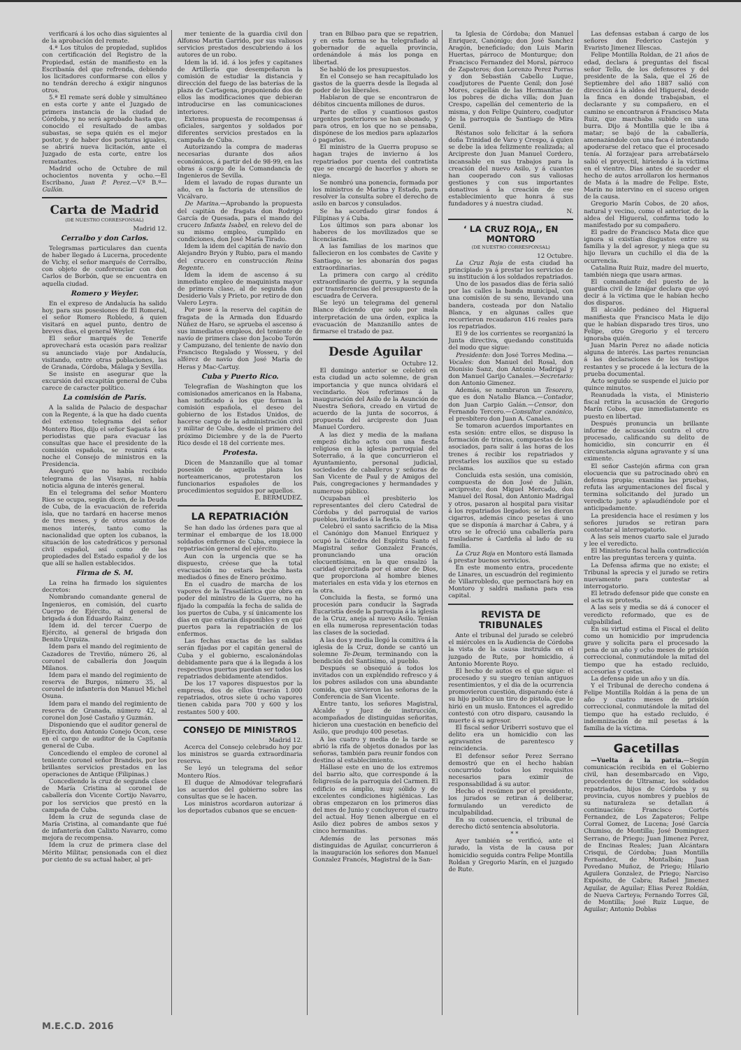verificará á los ocho dias siguientes al de la aprobación del remate.
4.ª Los títulos de propiedad, suplidos con certificación del Registro de la Propiedad, están de manifiesto en la Escribanía del que refrenda, debiendo los licitadores conformarse con ellos y no tendrán derecho á exigir ningunos otros.
5.ª El remate será doble y simultáneo en esta corte y ante el Juzgado de primera instancia de la ciudad de Córdoba, y no será aprobado hasta que, conocido el resultado de ambas subastas, se sepa quién es el mejor postor, y de haber dos posturas iguales, se abrirá nueva licitación, ante el Juzgado de esta corte, entre los rematantes.
Madrid ocho de Octubre de mil ochocientos noventa y ocho.—El Escribano, Juan P. Perez.—V.º B.º—Gullón.
Carta de Madrid
(DE NUESTRO CORRESPONSAL)
Madrid 12.
Cerralbo y don Carlos.
Telegramas particulares dan cuenta de haber llegado á Lucerna, procedente de Vichy, el señor marqués de Cerralbo, con objeto de conferenciar con don Carlos de Borbón, que se encuentra en aquella ciudad.
Romero y Weyler.
En el expreso de Andalucía ha salido hoy, para sus posesiones de El Romeral, el señor Romero Robledo, á quien visitará en aquel punto, dentro de breves dias, el general Weyler.
El señor marqués de Tenerife aprovechará esta ocasión para realizar su anunciado viaje por Andalucía, visitando, entre otras poblaciones, las de Granada, Córdoba, Málaga y Sevilla.
Se insiste en asegurar que la excursión del excapitán general de Cuba carece de caracter político.
La comisión de París.
A la salida de Palacio de despachar con la Regente, á la que ha dado cuenta del extenso telegrama del señor Montero Rios, dijo el señor Sagasta á los periodistas que para evacuar las consultas que hace el presidente de la comisión española, se reunirá esta noche el Consejo de ministros en la Presidencia.
Aseguró que no había recibido telegrama de las Visayas, ni había noticia alguna de interés general.
En el telegrama del señor Montero Rios se ocupa, según dicen, de la Deuda de Cuba, de la evacuación de referida isla, que no tardará en hacerse menos de tres meses, y de otros asuntos de menos interés, tanto como la nacionalidad que opten los cubanos, la situación de los catedráticos y personal civil español, así como de las propiedades del Estado español y de los que allí se hallen establecidos.
Firma de S. M.
La reina ha firmado los siguientes decretos:
Nombrando comandante general de Ingenieros, en comisión, del cuarto Cuerpo de Ejército, al general de brigada á don Eduardo Rainz.
Idem id. del tercer Cuerpo de Ejército, al general de brigada don Benito Urquiza.
Idem para el mando del regimiento de Cazadores de Treviño, número 26, al coronel de caballería don Joaquin Milanos.
Idem para el mando del regimiento de reserva de Burgos, número 35, al coronel de infantería don Manuel Michel Osuna.
Idem para el mando del regimiento de reserva de Granada, número 42, al coronel don José Castaño y Guzmán.
Disponiendo que el auditor general de Ejército, don Antonio Conejo Ocon, cese en el cargo de auditor de la Capitanía general de Cuba.
Concediendo el empleo de coronel al teniente coronel señor Brandeis, por los brillantes servicios prestados en las operaciones de Antique (Filipinas.)
Concediendo la cruz de segunda clase de María Cristina al coronel de caballería don Vicente Cortijo Navarro, por los servicios que prestó en la campaña de Cuba.
Idem la cruz de segunda clase de María Cristina, al comandante que fué de infantería don Calixto Navarro, como mejora de recompensa.
Idem la cruz de primera clase del Mérito Militar, pensionada con el diez por ciento de su actual haber, al pri-
mer teniente de la guardia civil don Alfonso Martin Garrido, por sus valiosos servicios prestados descubriendo á los autores de un robo.
Idem la id. id. á los jefes y capitanes de Artillería que desempeñaron la comisión de estudiar la distancia y dirección del fuego de las baterías de la plaza de Cartagena, proponiendo dos de ellos las modificaciones que debieran introducirse en las comunicaciones interiores.
Extensa propuesta de recompensas á oficiales, sargentos y soldados por diferentes servicios prestados en la campaña de Cuba.
Autorizando la compra de maderas necesarias durante dos años económicos, á partir del de 98-99, en las obras á cargo de la Comandancia de Ingenieros de Sevilla.
Idem el lavado de ropas durante un año, en la factoría de utensilios de Vicálvaro.
De Marina.—Aprobando la propuesta del capitán de fragata don Rodrigo García de Quesada, para el mando del crucero Infanta Isabel, en relevo del de su mismo empleo, cumplido en condiciones, don José María Tirado.
Idem la idem del capitán de navío don Alejandro Bryón y Rubio, para el mando del crucero en construcción Reina Regente.
Idem la idem de ascenso á su inmediato empleo de maquinista mayor de primera clase, al de segunda don Desiderio Vals y Prieto, por retiro de don Valero Leyra.
Por pase á la reserva del capitán de fragata de la Armada don Eduardo Núñez de Haro, se aprueba el ascenso á sus inmediatos empleos, del teniente de navío de primera clase don Jacobo Torón y Campuzano, del teniente de navío don Francisco Regalado y Wosseu, y del alférez de navío don José María de Heras y Mac-Cartuy.
Cuba y Puerto Rico.
Telegrafían de Washington que los comisionados americanos en la Habana, han notificado á los que forman la comisión española, el deseo del gobierno de los Estados Unidos, de hacerse cargo de la administración civil y militar de Cuba, desde el primero del próximo Diciembre y de la de Puerto Rico desde el 18 del corriente mes.
Protesta.
Dicen de Manzanillo que al tomar posesión de aquella plaza los norteamericanos, protestaron los funcionarios españoles de los procedimientos seguidos por aquellos.
E. BERMUDEZ.
LA REPATRIACIÓN
Se han dado las órdenes para que al terminar el embarque de los 18.000 soldados enfermos de Cuba, empiece la repatriación general del ejército.
Aun con la urgencia que se ha dispuesto, créese que la total evacuación no estará hecha hasta mediados ó fines de Enero próximo.
En el cuadro de marcha de los vapores de la Trasatlántica que obra en poder del ministro de la Guerra, no ha fijado la compañía la fecha de salida de los puertos de Cuba, y sí únicamente los días en que estarán disponibles y en qué puertos para la repatriación de los enfermos.
Las fechas exactas de las salidas serán fijadas por el capitán general de Cuba y el gobierno, escalonándolas debidamente para que á la llegada á los respectivos puertos puedan ser todos los repatriados debidamente atendidos.
De los 17 vapores dispuestos por la empresa, dos de ellos traerán 1.000 repatriados, otros siete ú ocho vapores tienen cabida para 700 y 600 y los restantes 500 y 400.
CONSEJO DE MINISTROS
Madrid 12.
Acerca del Consejo celebrado hoy por los ministros se guarda extraordinaria reserva.
Se leyó un telegrama del señor Montero Ríos.
El duque de Almodóvar telegrafiará los acuerdos del gobierno sobre las consultas que se le hacen.
Los ministros acordaron autorizar á los deportados cubanos que se encuen-
tran en Bilbao para que se repatrien, y en esta forma se ha telegrafiado al gobernador de aquella provincia, ordenándole á más los ponga en libertad.
Se habló de los presupuestos.
En el Consejo se han recapitulado los gastos de la guerra desde la llegada al poder de los liberales.
Hablaron de que se encontraron de débitos cincuenta millones de duros.
Parte de ellos y cuantiosos gastos urgentes posteriores se han abonado, y para otros, en los que no se pensaba, dispónese de los medios para aplazarlos ó pagarlos.
El ministro de la Guerra propuso se hagan trajes de invierno á los repatriados por cuenta del contratista que se encargó de hacerlos y ahora se niega.
Se nombró una ponencia, formada por los ministros de Marina y Estado, para resolver la consulta sobre el derecho de asilo en barcos y consulados.
Se ha acordado girar fondos á Filipinas y á Cuba.
Los últimos son para abonar los haberes de los movilizados que se licenciarán.
A las familias de los marinos que fallecieron en los combates de Cavite y Santiago, se les abonarán dos pagas extraordinarias.
La primera con cargo al crédito extraordinario de guerra, y la segunda por transferencias del presupuesto de la escuadra de Cervera.
Se leyó un telegrama del general Blanco diciendo que solo por mala interpretación de una órden, explica la evacuación de Manzanillo antes de firmarse el tratado de paz.
Desde Aguilar
Octubre 12.
El domingo anterior se celebró en esta ciudad un acto solemne, de gran importancia y que nunca olvidará el vecindario. Nos referimos á la inauguración del Asilo de la Asunción de Nuestra Señora, creado en virtud de acuerdo de la junta de socorros, á propuesta del arcipreste don Juan Manuel Cordero.
A las diez y media de la mañana empezó dicho acto con una fiesta religiosa en la iglesia parroquial del Soterraño, á la que concurrieron el Ayuntamiento, personal judicial, sociedades de caballeros y señoras de San Vicente de Paul y de Amigos del País, congregaciones y hermandades y numeroso público.
Ocupaban el presbiterio los representantes del clero Catedral de Córdoba y del parroquial de varios pueblos, invitados á la fiesta.
Celebró el santo sacrificio de la Misa el Canónigo don Manuel Enriquez y ocupó la Cátedra del Espíritu Santo el Magistral señor Gonzalez Francés, pronunciando una oración elocuentísima, en la que ensalzó la caridad ejercitada por el amor de Dios, que proporciona al hombre bienes materiales en esta vida y los eternos en la otra.
Concluida la fiesta, se formó una procesión para conducir la Sagrada Eucaristía desde la parroquia á la iglesia de la Cruz, aneja al nuevo Asilo. Tenían en ella numerosa representación todas las clases de la sociedad.
A las dos y media llegó la comitiva á la iglesia de la Cruz, donde se cantó un solemne Te-Deum, terminando con la bendición del Santísimo, al pueblo.
Después se obsequió á todos los invitados con un expléndido refresco y á los pobres asilados con una abundante comida, que sirvieron las señoras de la Conferencia de San Vicente.
Entre tanto, los señores Magistral, Alcalde y Juez de instrucción, acompañados de distinguidas señoritas, hicieron una cuestación en beneficio del Asilo, que produjo 400 pesetas.
A las cuatro y media de la tarde se abrió la rifa de objetos donados por las señoras, también para reunir fondos con destino al establecimiento.
Hállase este en uno de los extremos del barrio alto, que corresponde á la feligresía de la parroquia del Carmen. El edificio es ámplio, muy sólido y de excelentes condiciones higiénicas. Las obras empezaron en los primeros días del mes de Junio y concluyeron el cuatro del actual. Hoy tienen albergue en el Asilo diez pobres de ambos sexos y cinco hermanitas.
Además de las personas más distinguidas de Aguilar, concurrieron á la inauguración los señores don Manuel Gonzalez Francés, Magistral de la San-
ta Iglesia de Córdoba; don Manuel Enriquez, Canónigo; don José Sanchez Aragón, beneficiado; don Luis Marin Huertas, párroco de Monturque; don Francisco Fernandez del Moral, párroco de Zapateros; don Lorenzo Perez Porras y don Sebastián Cabello Luque, coadjutores de Puente Genil; don José Mores, capellán de las Hermanitas de los pobres de dicha villa; don Juan Crespo, capellán del cementerio de la misma, y don Felipe Quintero, coadjutor de la parroquia de Santiago de Mira Genil.
Réstanos solo felicitar á la señora doña Trinidad de Varo y Crespo, á quien se debe la idea felizmente realizada; al Arcipreste don Juan Manuel Cordero, incansable en sus trabajos para la creación del nuevo Asilo, y á cuantos han cooperado con sus valiosas gestiones y con sus importantes donativos á la creación de ese establecimiento que honra á sus fundadores y á nuestra ciudad.
N.
‘ LA CRUZ ROJA,, EN MONTORO
(DE NUESTRO CORRESPONSAL)
12 Octubre.
La Cruz Roja de esta ciudad ha principiado ya á prestar los servicios de su institución á los soldados repatriados.
Uno de los pasados dias de féria salió por las calles la banda municipal, con una comisión de su seno, llevando una bandera, costeada por don Natalio Blanca, y en algunas calles que recorrieron recaudaron 416 reales para los repatriados.
El 9 de los corrientes se reorganizó la Junta directiva, quedando constituida del modo que sigue:
Presidente: don José Torres Medina.—Vocales: don Manuel del Rosal, don Dionisio Sanz, don Antonio Madrigal y don Manuel Garijo Canales.—Secretario: don Antonio Gimenez.
Además, se nombraron un Tesorero, que es don Natalio Blanca.—Contador, don Juan Carpio Galán.—Censor, don Fernando Tercero.—Consultor canónico, el presbítero don Juan A. Canales.
Se tomaron acuerdos importantes en esta sesión: entre ellos, se dispuso la formación de trincas, compuestas de los asociados, para salir á las horas de los trenes á recibir los repatriados y prestarles los auxilios que su estado reclama.
Concluida esta sesión, una comisión, compuesta de don José de Julián, arcipreste; don Miguel Mercado, don Manuel del Rosal, don Antonio Madrigal y otros, pasaron al hospital para visitar á los repatriados llegados; se les dieron cigarros, además cinco pesetas á uno que se disponía á marchar á Cabra, y á otro se le ofreció una caballería para trasladarse á Cardeña al lado de su familia.
La Cruz Roja en Montoro está llamada á prestar buenos servicios.
En este momento entra, procedente de Linares, un escuadrón del regimiento de Villarrobledo, que pernoctará hoy en Montoro y saldrá mañana para esa capital.
REVISTA DE TRIBUNALES
Ante el tribunal del jurado se celebró el miércoles en la Audiencia de Córdoba la vista de la causa instruida en el juzgado de Rute, por homicidio, á Antonio Morente Royo.
El hecho de autos es el que sigue: el procesado y su suegro tenían antiguos resentimientos, y el dia de la ocurrencia promovieron cuestión, disparando éste á su hijo político un tiro de pistola, que le hirió en un muslo. Entonces el agredido contestó con otro disparo, causando la muerte á su agresor.
El fiscal señor Uriberri sostuvo que el delito era un homicidio con las agravantes de parentesco y reincidencia.
El defensor señor Perez Serrano demostró que en el hecho habían concurrido todos los requisitos necesarios para eximir de responsabilidad á su autor.
Hecho el resúmen por el presidente, los jurados se retiran á deliberar, formulando un veredicto de inculpabilidad.
En su consecuencia, el tribunal de derecho dictó sentencia absolutoria.
* *
Ayer también se verificó, ante el jurado, la vista de la causa por homicidio seguida contra Felipe Montilla Roldan y Gregorio Marín, en el juzgado de Rute.
Las defensas estaban á cargo de los señores don Federico Castejón y Evaristo Jimenez Illescas.
Felipe Montilla Roldan, de 21 años de edad, declara á preguntas del fiscal señor Tello, de los defensores y del presidente de la Sala, que el 26 de Septiembre del año 1887 salió con dirección á la aldea del Higueral, desde la finca en donde trabajaban, el declarante y su compañero, en el camino se encontraron á Francisco Mata Ruiz, que marchaba subido en una burra. Dijo á Montilla que le iba á matar; se bajó de la caballería, amenazándole con una faca é intentando apoderarse del retaco que el procesado tenía. Al forzajear para arrebatárselo salió el proyectil, hiriendo á la víctima en el vientre. Dias antes de suceder el hecho de autos arrollaron los hermanos de Mata á la madre de Felipe. Este, Marín no intervino en el suceso origen de la causa.
Gregorio Marín Cobos, de 20 años, natural y vecino, como el anterior, de la aldea del Higueral, confirma todo lo manifestado por su compañero.
El padre de Francisco Mata dice que ignora si existían disgustos entre su familia y la del agresor, y niega que su hijo llevara un cuchillo el dia de la ocurrencia.
Catalina Ruiz Ruiz, madre del muerto, también niega que usara armas.
El comandante del puesto de la guardia civil de Iznájar declara que oyó decir á la víctima que le habían hecho dos disparos.
El alcalde pedáneo del Higueral manifiesta que Francisco Mata le dijo que le habían disparado tres tiros, uno Felipe, otro Gregorio y el tercero ignoraba quién.
Juan Marin Perez no añade noticia alguna de interés. Las partes renuncian á las declaraciones de los testigos restantes y se procede á la lectura de la prueba documental.
Acto seguido se suspende el juicio por quince minutos.
Reanudada la vista, el Ministerio fiscal retira la acusación de Gregorio Marín Cobos, que inmediatamente es puesto en libertad.
Después pronuncia un brillante informe de acusación contra el otro procesado, calificando su delito de homicidio, sin concurrir en él circunstancia alguna agravante y sí una eximente.
El señor Castejón afirma con gran elocuencia que su patrocinado obró en defensa propia; examina las pruebas, refuta las argumentaciones del fiscal y termina solicitando del jurado un veredicto justo y aplaudiéndole por el anticipadamente.
La presidencia hace el resúmen y los señores jurados se retiran para contestar al interrogatorio.
A las seis menos cuarto sale el jurado y lee el veredicto.
El Ministerio fiscal halla contradicción entre las preguntas tercera y quinta.
La Defensa afirma que no existe; el Tribunal la aprecia y el jurado se retira nuevamente para contestar al interrogatorio.
El letrado defensor pide que conste en el acta su protesta.
A las seis y media se dá á conocer el veredicto reformado, que es de culpabilidad.
En su virtud estima el Fiscal el delito como un homicidio por imprudencia grave y solicita para el procesado la pena de un año y ocho meses de prisión correccional, conmutándole la mitad del tiempo que ha estado recluido, accesorias y costas.
La defensa pide un año y un día.
Y el Tribunal de derecho condena á Felipe Montilla Roldán á la pena de un año y cuatro meses de prisión correccional, conmutándole la mitad del tiempo que ha estado recluido, é indemnización de mil pesetas á la familia de la víctima.
Gacetillas
—Vuelta á la patria.—Según comunicación recibida en el Gobierno civil, han desembarcado en Vigo, procedentes de Ultramar, los soldados repatriados, hijos de Córdoba y su provincia, cuyos nombres y pueblos de su naturaleza se detallan á continuación: Francisco Cortés Fernandez, de Los Zapateros; Felipe Corral Gomez, de Lucena; José García Chumiso, de Montilla; José Dominguez Serrano, de Priego; Juan Jimenez Perez, de Encinas Reales; Juan Alcántara Crisqui, de Córdoba; Juan Montilla Fernandez, de Montalbán; Juan Povedano Muñoz, de Priego; Hilario Aguilera Gonzalez, de Priego; Narciso Expósito, de Cabra; Rafael Jimenez Aguilar, de Aguilar; Elias Perez Roldán, de Nueva Carteya; Fernando Torres Gil, de Montilla; José Ruiz Luque, de Aguilar; Antonio Doblas
M.E.C.D. 2016